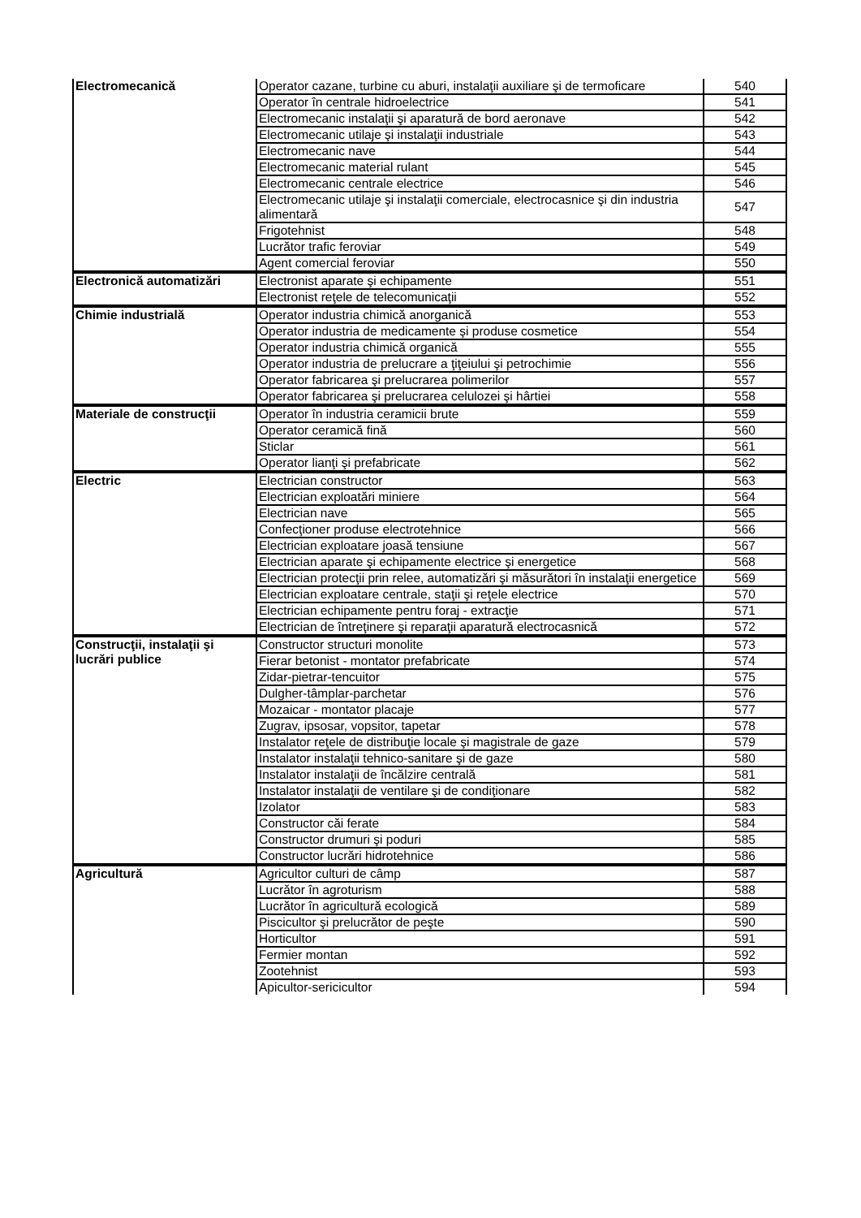| Electromecanică | Operator cazane, turbine cu aburi, instalaţii auxiliare şi de termoficare | 540 |
| | Operator în centrale hidroelectrice | 541 |
| | Electromecanic instalaţii şi aparatură de bord aeronave | 542 |
| | Electromecanic utilaje şi instalaţii industriale | 543 |
| | Electromecanic nave | 544 |
| | Electromecanic material rulant | 545 |
| | Electromecanic centrale electrice | 546 |
| | Electromecanic utilaje şi instalaţii comerciale, electrocasnice şi din industria alimentară | 547 |
| | Frigotehnist | 548 |
| | Lucrător trafic feroviar | 549 |
| | Agent comercial feroviar | 550 |
| Electronică automatizări | Electronist aparate şi echipamente | 551 |
| | Electronist reţele de telecomunicaţii | 552 |
| Chimie industrială | Operator industria chimică anorganică | 553 |
| | Operator industria de medicamente şi produse cosmetice | 554 |
| | Operator industria chimică organică | 555 |
| | Operator industria de prelucrare a ţiţeiului şi petrochimie | 556 |
| | Operator fabricarea şi prelucrarea polimerilor | 557 |
| | Operator fabricarea şi prelucrarea celulozei şi hârtiei | 558 |
| Materiale de construcţii | Operator în industria ceramicii brute | 559 |
| | Operator ceramică fină | 560 |
| | Sticlar | 561 |
| | Operator lianţi şi prefabricate | 562 |
| Electric | Electrician constructor | 563 |
| | Electrician exploatări miniere | 564 |
| | Electrician nave | 565 |
| | Confecţioner produse electrotehnice | 566 |
| | Electrician exploatare joasă tensiune | 567 |
| | Electrician aparate şi echipamente electrice şi energetice | 568 |
| | Electrician protecţii prin relee, automatizări şi măsurători în instalaţii energetice | 569 |
| | Electrician exploatare centrale, staţii şi reţele electrice | 570 |
| | Electrician echipamente pentru foraj - extracţie | 571 |
| | Electrician de întreţinere şi reparaţii aparatură electrocasnică | 572 |
| Construcţii, instalaţii şi lucrări publice | Constructor structuri monolite | 573 |
| | Fierar betonist - montator prefabricate | 574 |
| | Zidar-pietrar-tencuitor | 575 |
| | Dulgher-tâmplar-parchetar | 576 |
| | Mozaicar - montator placaje | 577 |
| | Zugrav, ipsosar, vopsitor, tapetar | 578 |
| | Instalator reţele de distribuţie locale şi magistrale de gaze | 579 |
| | Instalator instalaţii tehnico-sanitare şi de gaze | 580 |
| | Instalator instalaţii de încălzire centrală | 581 |
| | Instalator instalaţii de ventilare şi de condiţionare | 582 |
| | Izolator | 583 |
| | Constructor căi ferate | 584 |
| | Constructor drumuri şi poduri | 585 |
| | Constructor lucrări hidrotehnice | 586 |
| Agricultură | Agricultor culturi de câmp | 587 |
| | Lucrător în agroturism | 588 |
| | Lucrător în agricultură ecologică | 589 |
| | Piscicultor şi prelucrător de peşte | 590 |
| | Horticultor | 591 |
| | Fermier montan | 592 |
| | Zootehnist | 593 |
| | Apicultor-sericicultor | 594 |